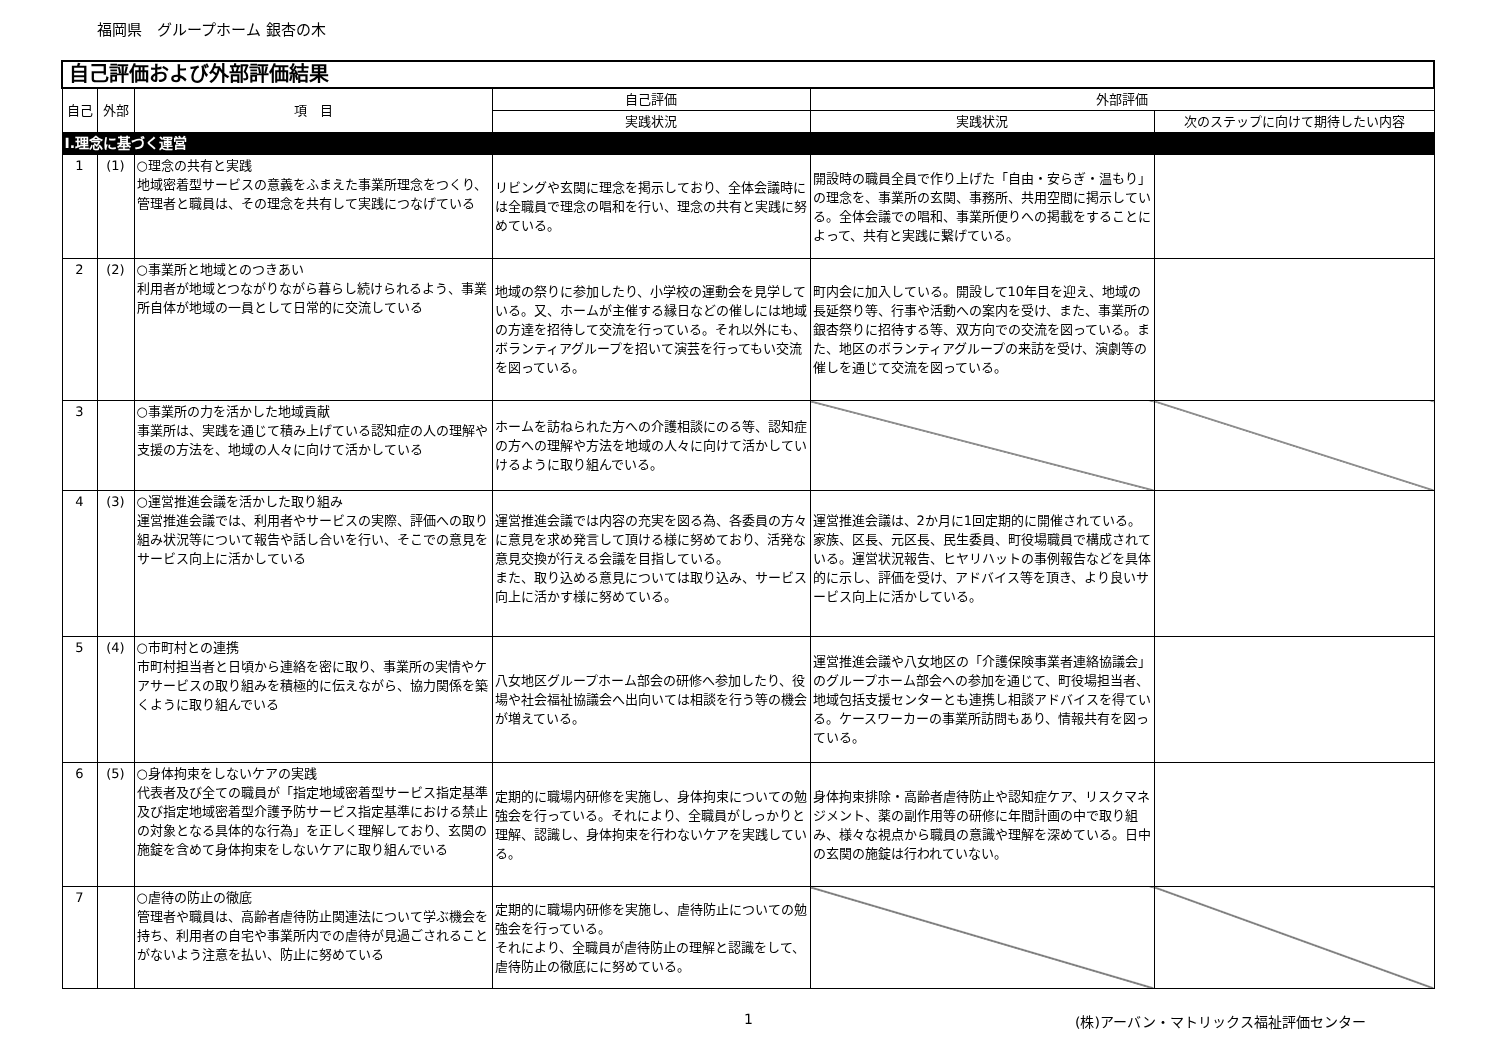福岡県　グループホーム 銀杏の木
| 自己評価および外部評価結果 | | | | | |
| 自己 | 外部 | 項 目 | 自己評価 | 外部評価 | |
| | | | 実践状況 | 実践状況 | 次のステップに向けて期待したい内容 |
| Ⅰ.理念に基づく運営 | | | | | |
| 1 | (1) | ○理念の共有と実践 地域密着型サービスの意義をふまえた事業所理念をつくり、管理者と職員は、その理念を共有して実践につなげている | リビングや玄関に理念を掲示しており、全体会議時には全職員で理念の唱和を行い、理念の共有と実践に努めている。 | 開設時の職員全員で作り上げた「自由・安らぎ・温もり」の理念を、事業所の玄関、事務所、共用空間に掲示している。全体会議での唱和、事業所便りへの掲載をすることによって、共有と実践に繋げている。 | |
| 2 | (2) | ○事業所と地域とのつきあい 利用者が地域とつながりながら暮らし続けられるよう、事業所自体が地域の一員として日常的に交流している | 地域の祭りに参加したり、小学校の運動会を見学している。又、ホームが主催する縁日などの催しには地域の方達を招待して交流を行っている。それ以外にも、ボランティアグループを招いて演芸を行ってもい交流を図っている。 | 町内会に加入している。開設して10年目を迎え、地域の長延祭り等、行事や活動への案内を受け、また、事業所の銀杏祭りに招待する等、双方向での交流を図っている。また、地区のボランティアグループの来訪を受け、演劇等の催しを通じて交流を図っている。 | |
| 3 | | ○事業所の力を活かした地域貢献 事業所は、実践を通じて積み上げている認知症の人の理解や支援の方法を、地域の人々に向けて活かしている | ホームを訪ねられた方への介護相談にのる等、認知症の方への理解や方法を地域の人々に向けて活かしていけるように取り組んでいる。 | | |
| 4 | (3) | ○運営推進会議を活かした取り組み 運営推進会議では、利用者やサービスの実際、評価への取り組み状況等について報告や話し合いを行い、そこでの意見をサービス向上に活かしている | 運営推進会議では内容の充実を図る為、各委員の方々に意見を求め発言して頂ける様に努めており、活発な意見交換が行える会議を目指している。 また、取り込める意見については取り込み、サービス向上に活かす様に努めている。 | 運営推進会議は、2か月に1回定期的に開催されている。家族、区長、元区長、民生委員、町役場職員で構成されている。運営状況報告、ヒヤリハットの事例報告などを具体的に示し、評価を受け、アドバイス等を頂き、より良いサービス向上に活かしている。 | |
| 5 | (4) | ○市町村との連携 市町村担当者と日頃から連絡を密に取り、事業所の実情やケアサービスの取り組みを積極的に伝えながら、協力関係を築くように取り組んでいる | 八女地区グループホーム部会の研修へ参加したり、役場や社会福祉協議会へ出向いては相談を行う等の機会が増えている。 | 運営推進会議や八女地区の「介護保険事業者連絡協議会」のグループホーム部会への参加を通じて、町役場担当者、地域包括支援センターとも連携し相談アドバイスを得ている。ケースワーカーの事業所訪問もあり、情報共有を図っている。 | |
| 6 | (5) | ○身体拘束をしないケアの実践 代表者及び全ての職員が「指定地域密着型サービス指定基準及び指定地域密着型介護予防サービス指定基準における禁止の対象となる具体的な行為」を正しく理解しており、玄関の施錠を含めて身体拘束をしないケアに取り組んでいる | 定期的に職場内研修を実施し、身体拘束についての勉強会を行っている。それにより、全職員がしっかりと理解、認識し、身体拘束を行わないケアを実践している。 | 身体拘束排除・高齢者虐待防止や認知症ケア、リスクマネジメント、薬の副作用等の研修に年間計画の中で取り組み、様々な視点から職員の意識や理解を深めている。日中の玄関の施錠は行われていない。 | |
| 7 | | ○虐待の防止の徹底 管理者や職員は、高齢者虐待防止関連法について学ぶ機会を持ち、利用者の自宅や事業所内での虐待が見過ごされることがないよう注意を払い、防止に努めている | 定期的に職場内研修を実施し、虐待防止についての勉強会を行っている。 それにより、全職員が虐待防止の理解と認識をして、虐待防止の徹底にに努めている。 | | |
1 (株)アーバン・マトリックス福祉評価センター